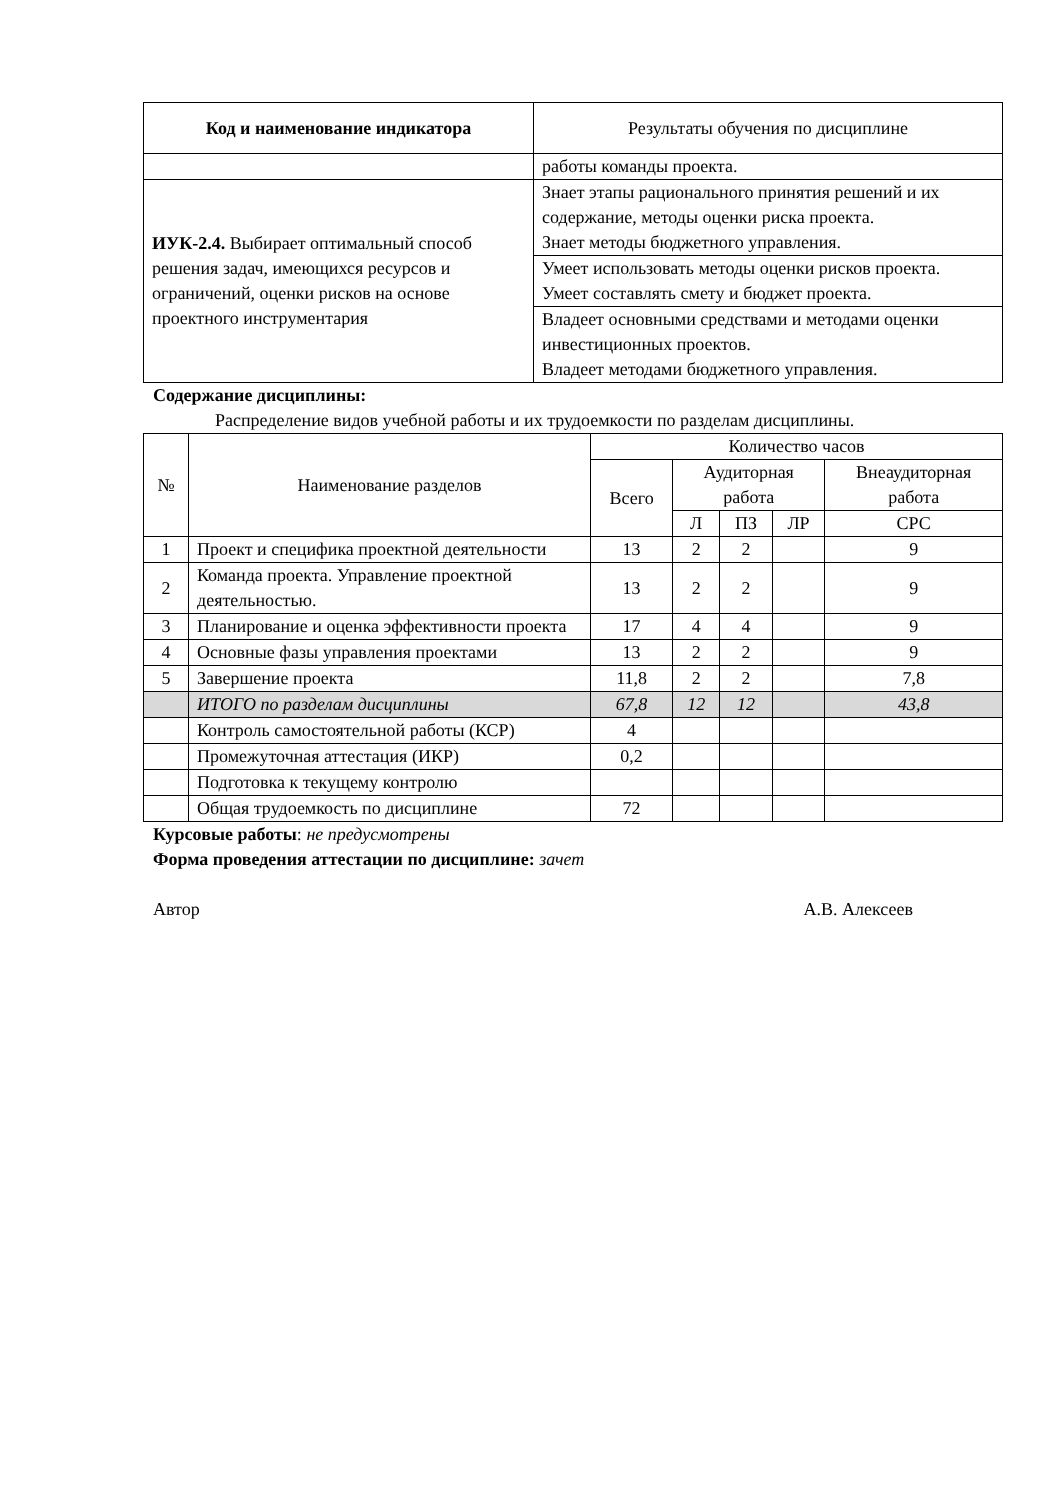| Код и наименование индикатора | Результаты обучения по дисциплине |
| --- | --- |
| | работы команды проекта. |
| ИУК-2.4. Выбирает оптимальный способ решения задач, имеющихся ресурсов и ограничений, оценки рисков на основе проектного инструментария | Знает этапы рационального принятия решений и их содержание, методы оценки риска проекта. Знает методы бюджетного управления. |
| | Умеет использовать методы оценки рисков проекта. Умеет составлять смету и бюджет проекта. |
| | Владеет основными средствами и методами оценки инвестиционных проектов. Владеет методами бюджетного управления. |
Содержание дисциплины:
Распределение видов учебной работы и их трудоемкости по разделам дисциплины.
| № | Наименование разделов | Количество часов | | | | |
| --- | --- | --- | --- | --- | --- | --- |
| | | Всего | Аудиторная работа | | | Внеаудиторная работа |
| | | | Л | ПЗ | ЛР | СРС |
| 1 | Проект и специфика проектной деятельности | 13 | 2 | 2 | | 9 |
| 2 | Команда проекта. Управление проектной деятельностью. | 13 | 2 | 2 | | 9 |
| 3 | Планирование и оценка эффективности проекта | 17 | 4 | 4 | | 9 |
| 4 | Основные фазы управления проектами | 13 | 2 | 2 | | 9 |
| 5 | Завершение проекта | 11,8 | 2 | 2 | | 7,8 |
| | ИТОГО по разделам дисциплины | 67,8 | 12 | 12 | | 43,8 |
| | Контроль самостоятельной работы (КСР) | 4 | | | | |
| | Промежуточная аттестация (ИКР) | 0,2 | | | | |
| | Подготовка к текущему контролю | | | | | |
| | Общая трудоемкость по дисциплине | 72 | | | | |
Курсовые работы: не предусмотрены
Форма проведения аттестации по дисциплине: зачет
Автор А.В. Алексеев